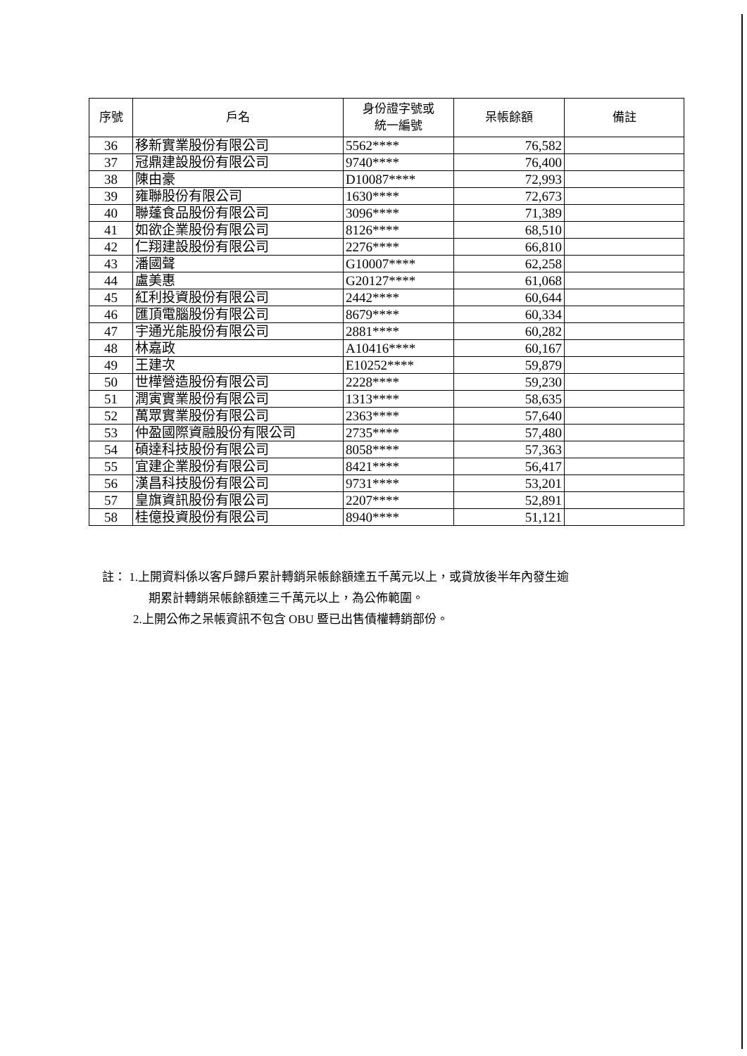| 序號 | 戶名 | 身份證字號或 統一編號 | 呆帳餘額 | 備註 |
| --- | --- | --- | --- | --- |
| 36 | 移新實業股份有限公司 | 5562**** | 76,582 | |
| 37 | 冠鼎建設股份有限公司 | 9740**** | 76,400 | |
| 38 | 陳由豪 | D10087**** | 72,993 | |
| 39 | 雍聯股份有限公司 | 1630**** | 72,673 | |
| 40 | 聯蓬食品股份有限公司 | 3096**** | 71,389 | |
| 41 | 如欲企業股份有限公司 | 8126**** | 68,510 | |
| 42 | 仁翔建設股份有限公司 | 2276**** | 66,810 | |
| 43 | 潘國聲 | G10007**** | 62,258 | |
| 44 | 盧美惠 | G20127**** | 61,068 | |
| 45 | 紅利投資股份有限公司 | 2442**** | 60,644 | |
| 46 | 匯頂電腦股份有限公司 | 8679**** | 60,334 | |
| 47 | 宇通光能股份有限公司 | 2881**** | 60,282 | |
| 48 | 林嘉政 | A10416**** | 60,167 | |
| 49 | 王建次 | E10252**** | 59,879 | |
| 50 | 世樺營造股份有限公司 | 2228**** | 59,230 | |
| 51 | 潤寅實業股份有限公司 | 1313**** | 58,635 | |
| 52 | 萬眾實業股份有限公司 | 2363**** | 57,640 | |
| 53 | 仲盈國際資融股份有限公司 | 2735**** | 57,480 | |
| 54 | 碩達科技股份有限公司 | 8058**** | 57,363 | |
| 55 | 宜建企業股份有限公司 | 8421**** | 56,417 | |
| 56 | 漢昌科技股份有限公司 | 9731**** | 53,201 | |
| 57 | 皇旗資訊股份有限公司 | 2207**** | 52,891 | |
| 58 | 桂億投資股份有限公司 | 8940**** | 51,121 | |
註： 1.上開資料係以客戶歸戶累計轉銷呆帳餘額達五千萬元以上，或貸放後半年內發生逾
期累計轉銷呆帳餘額達三千萬元以上，為公佈範圍。
2.上開公佈之呆帳資訊不包含 OBU 暨已出售債權轉銷部份。